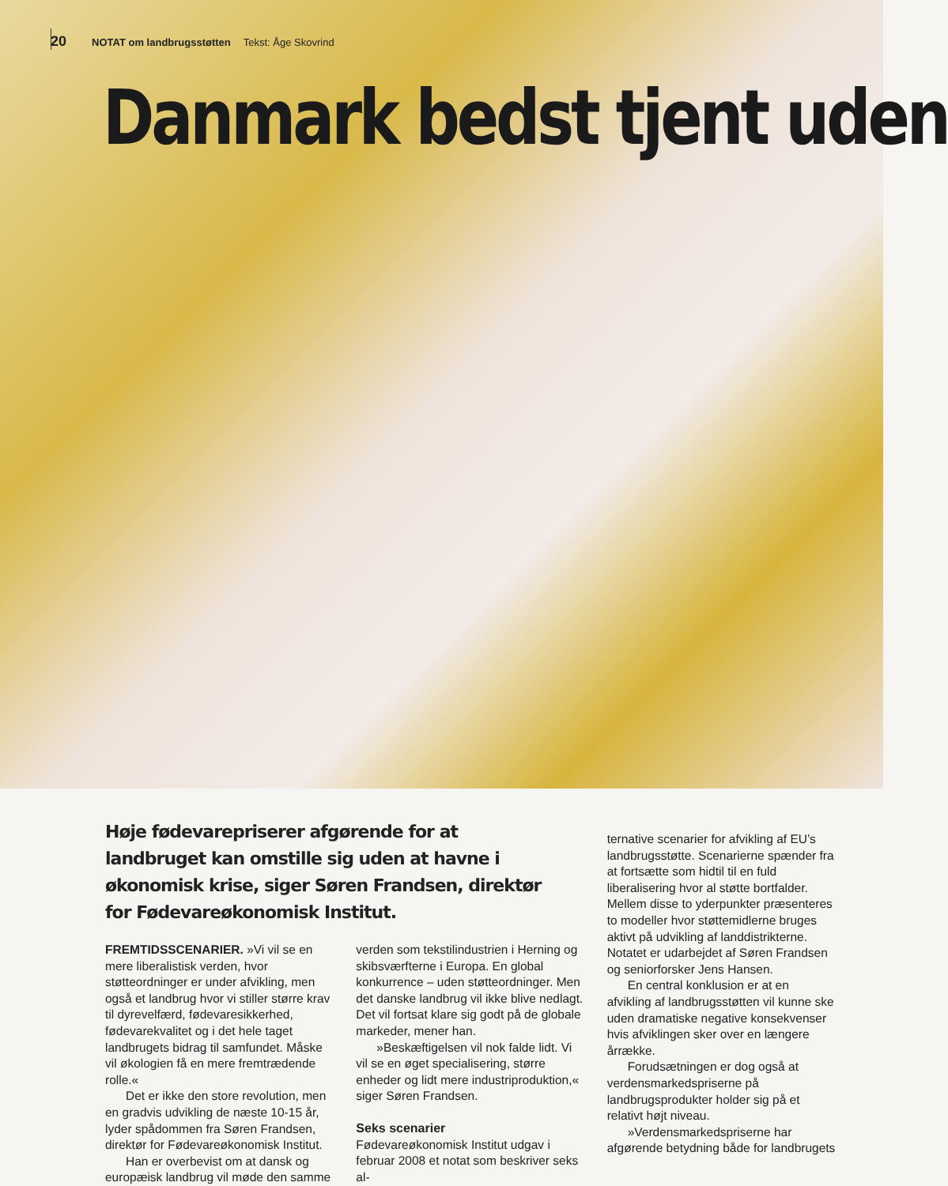20 NOTAT om landbrugsstøtten Tekst: Åge Skovrind
Danmark bedst tjent uden
Høje fødevarepriserer afgørende for at landbruget kan omstille sig uden at havne i økonomisk krise, siger Søren Frandsen, direktør for Fødevareøkonomisk Institut.
FREMTIDSSCENARIER. »Vi vil se en mere liberalistisk verden, hvor støtteordninger er under afvikling, men også et landbrug hvor vi stiller større krav til dyrevelfærd, fødevaresikkerhed, fødevarekvalitet og i det hele taget landbrugets bidrag til samfundet. Måske vil økologien få en mere fremtrædende rolle.«
Det er ikke den store revolution, men en gradvis udvikling de næste 10-15 år, lyder spådommen fra Søren Frandsen, direktør for Fødevareøkonomisk Institut.
Han er overbevist om at dansk og europæisk landbrug vil møde den samme
verden som tekstilindustrien i Herning og skibsværfterne i Europa. En global konkurrence – uden støtteordninger. Men det danske landbrug vil ikke blive nedlagt. Det vil fortsat klare sig godt på de globale markeder, mener han.
»Beskæftigelsen vil nok falde lidt. Vi vil se en øget specialisering, større enheder og lidt mere industriproduktion,« siger Søren Frandsen.
Seks scenarier
Fødevareøkonomisk Institut udgav i februar 2008 et notat som beskriver seks al-
ternative scenarier for afvikling af EU’s landbrugsstøtte. Scenarierne spænder fra at fortsætte som hidtil til en fuld liberalisering hvor al støtte bortfalder. Mellem disse to yderpunkter præsenteres to modeller hvor støttemidlerne bruges aktivt på udvikling af landdistrikterne. Notatet er udarbejdet af Søren Frandsen og seniorforsker Jens Hansen.
En central konklusion er at en afvikling af landbrugsstøtten vil kunne ske uden dramatiske negative konsekvenser hvis afviklingen sker over en længere årrække.
Forudsætningen er dog også at verdensmarkedspriserne på landbrugsprodukter holder sig på et relativt højt niveau.
»Verdensmarkedspriserne har afgørende betydning både for landbrugets